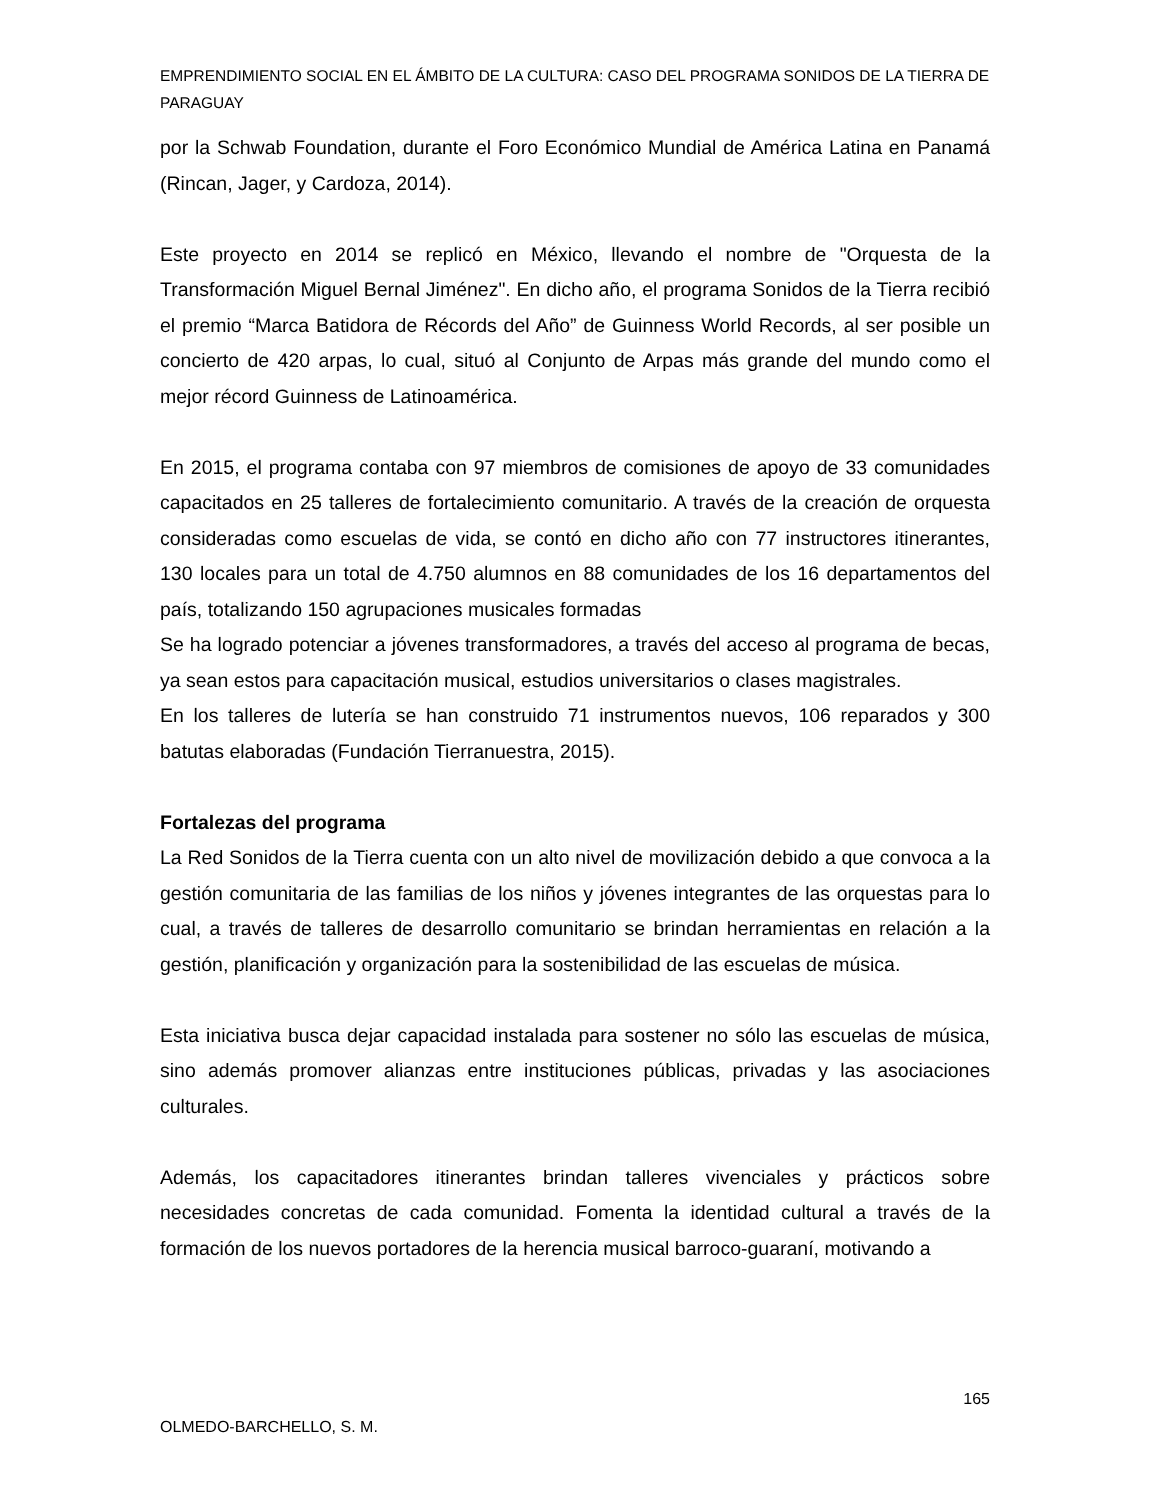EMPRENDIMIENTO SOCIAL EN EL ÁMBITO DE LA CULTURA: CASO DEL PROGRAMA SONIDOS DE LA TIERRA DE PARAGUAY
por la Schwab Foundation, durante el Foro Económico Mundial de América Latina en Panamá (Rincan, Jager, y Cardoza, 2014).
Este proyecto en 2014 se replicó en México, llevando el nombre de "Orquesta de la Transformación Miguel Bernal Jiménez". En dicho año, el programa Sonidos de la Tierra recibió el premio “Marca Batidora de Récords del Año” de Guinness World Records, al ser posible un concierto de 420 arpas, lo cual, situó al Conjunto de Arpas más grande del mundo como el mejor récord Guinness de Latinoamérica.
En 2015, el programa contaba con 97 miembros de comisiones de apoyo de 33 comunidades capacitados en 25 talleres de fortalecimiento comunitario. A través de la creación de orquesta consideradas como escuelas de vida, se contó en dicho año con 77 instructores itinerantes, 130 locales para un total de 4.750 alumnos en 88 comunidades de los 16 departamentos del país, totalizando 150 agrupaciones musicales formadas
Se ha logrado potenciar a jóvenes transformadores, a través del acceso al programa de becas, ya sean estos para capacitación musical, estudios universitarios o clases magistrales.
En los talleres de lutería se han construido 71 instrumentos nuevos, 106 reparados y 300 batutas elaboradas (Fundación Tierranuestra, 2015).
Fortalezas del programa
La Red Sonidos de la Tierra cuenta con un alto nivel de movilización debido a que convoca a la gestión comunitaria de las familias de los niños y jóvenes integrantes de las orquestas para lo cual, a través de talleres de desarrollo comunitario se brindan herramientas en relación a la gestión, planificación y organización para la sostenibilidad de las escuelas de música.
Esta iniciativa busca dejar capacidad instalada para sostener no sólo las escuelas de música, sino además promover alianzas entre instituciones públicas, privadas y las asociaciones culturales.
Además, los capacitadores itinerantes brindan talleres vivenciales y prácticos sobre necesidades concretas de cada comunidad. Fomenta la identidad cultural a través de la formación de los nuevos portadores de la herencia musical barroco-guaraní, motivando a
165
OLMEDO-BARCHELLO, S. M.